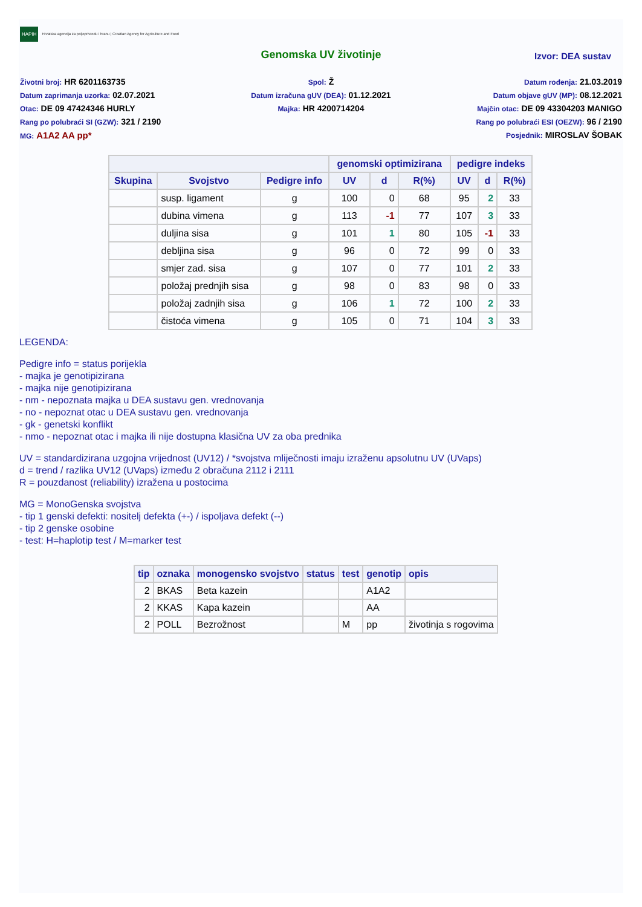HAPIH Hrvatska agencija za poljoprivredu i hranu | Croatian Agency for Agriculture and Food
Genomska UV životinje
Izvor: DEA sustav
Životni broj: HR 6201163735
Datum zaprimanja uzorka: 02.07.2021
Otac: DE 09 47424346 HURLY
Rang po polubraći SI (GZW): 321 / 2190
MG: A1A2 AA pp*
Spol: Ž
Datum izračuna gUV (DEA): 01.12.2021
Majka: HR 4200714204
Datum rođenja: 21.03.2019
Datum objave gUV (MP): 08.12.2021
Majčin otac: DE 09 43304203 MANIGO
Rang po polubraći ESI (OEZW): 96 / 2190
Posjednik: MIROSLAV ŠOBAK
| | | | genomski optimizirana | | | pedigre indeks | | |
| --- | --- | --- | --- | --- | --- | --- | --- | --- |
| Skupina | Svojstvo | Pedigre info | UV | d | R(%) | UV | d | R(%) |
| | susp. ligament | g | 100 | 0 | 68 | 95 | 2 | 33 |
| | dubina vimena | g | 113 | -1 | 77 | 107 | 3 | 33 |
| | duljina sisa | g | 101 | 1 | 80 | 105 | -1 | 33 |
| | debljina sisa | g | 96 | 0 | 72 | 99 | 0 | 33 |
| | smjer zad. sisa | g | 107 | 0 | 77 | 101 | 2 | 33 |
| | položaj prednjih sisa | g | 98 | 0 | 83 | 98 | 0 | 33 |
| | položaj zadnjih sisa | g | 106 | 1 | 72 | 100 | 2 | 33 |
| | čistoća vimena | g | 105 | 0 | 71 | 104 | 3 | 33 |
LEGENDA:
Pedigre info = status porijekla
- majka je genotipizirana
- majka nije genotipizirana
- nm - nepoznata majka u DEA sustavu gen. vrednovanja
- no - nepoznat otac u DEA sustavu gen. vrednovanja
- gk - genetski konflikt
- nmo - nepoznat otac i majka ili nije dostupna klasična UV za oba prednika
UV = standardizirana uzgojna vrijednost (UV12) / *svojstva mliječnosti imaju izraženu apsolutnu UV (UVaps)
d = trend / razlika UV12 (UVaps) između 2 obračuna 2112 i 2111
R = pouzdanost (reliability) izražena u postocima
MG = MonoGenska svojstva
- tip 1 genski defekti: nositelj defekta (+-) / ispoljava defekt (--)
- tip 2 genske osobine
- test: H=haplotip test / M=marker test
| tip | oznaka | monogensko svojstvo | status | test | genotip | opis |
| --- | --- | --- | --- | --- | --- | --- |
| 2 | BKAS | Beta kazein | | | A1A2 | |
| 2 | KKAS | Kapa kazein | | | AA | |
| 2 | POLL | Bezrožnost | | M | pp | životinja s rogovima |